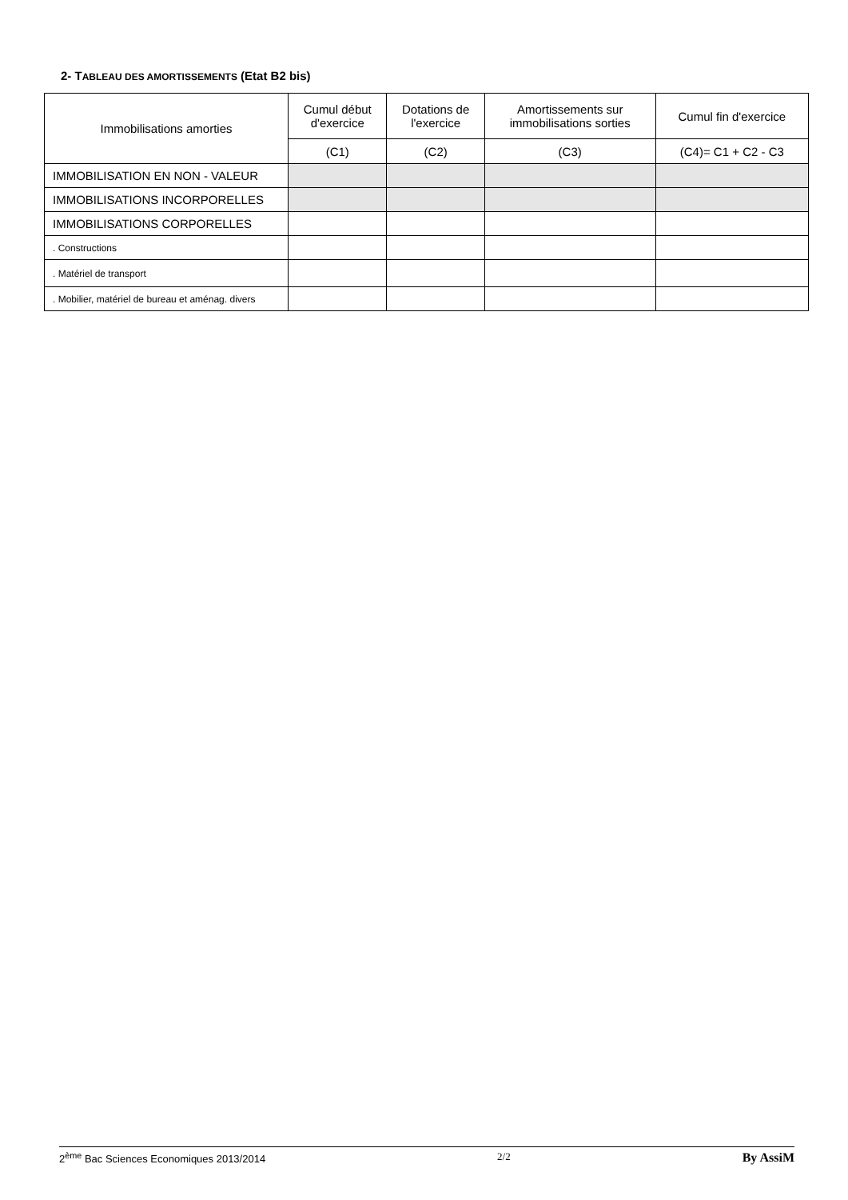2- TABLEAU DES AMORTISSEMENTS (Etat B2 bis)
| Immobilisations amorties | Cumul début d'exercice | Dotations de l'exercice | Amortissements sur immobilisations sorties | Cumul fin d'exercice |
| --- | --- | --- | --- | --- |
| | (C1) | (C2) | (C3) | (C4)= C1 + C2 - C3 |
| IMMOBILISATION EN NON - VALEUR | | | | |
| IMMOBILISATIONS INCORPORELLES | | | | |
| IMMOBILISATIONS CORPORELLES | | | | |
| . Constructions | | | | |
| . Matériel de transport | | | | |
| . Mobilier, matériel de bureau et aménag. divers | | | | |
2<sup>ème</sup> Bac Sciences Economiques 2013/2014 2/2 By AssiM